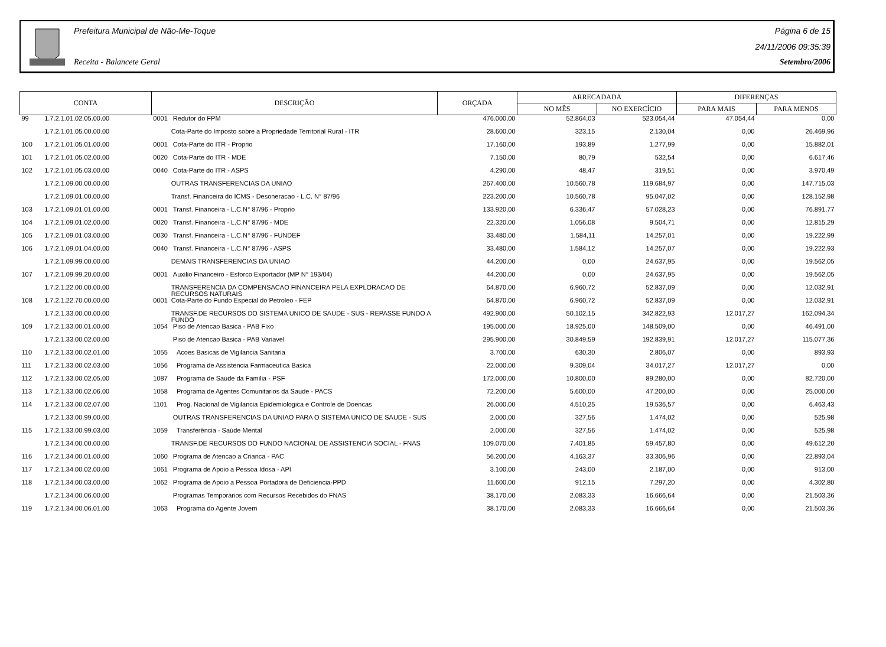Prefeitura Municipal de Não-Me-Toque
Receita - Balancete Geral
Página 6 de 15
24/11/2006 09:35:39
Setembro/2006
| CONTA | | DESCRIÇÃO | | ORÇADA | ARRECADADA | | DIFERENÇAS | |
| --- | --- | --- | --- | --- | --- | --- | --- | --- |
| | | | | | NO MÊS | NO EXERCÍCIO | PARA MAIS | PARA MENOS |
| 99 | 1.7.2.1.01.02.05.00.00 | 0001 | Redutor do FPM | 476.000,00 | 52.864,03 | 523.054,44 | 47.054,44 | 0,00 |
| | 1.7.2.1.01.05.00.00.00 | | Cota-Parte do Imposto sobre a Propriedade Territorial Rural - ITR | 28.600,00 | 323,15 | 2.130,04 | 0,00 | 26.469,96 |
| 100 | 1.7.2.1.01.05.01.00.00 | 0001 | Cota-Parte do ITR - Proprio | 17.160,00 | 193,89 | 1.277,99 | 0,00 | 15.882,01 |
| 101 | 1.7.2.1.01.05.02.00.00 | 0020 | Cota-Parte do ITR - MDE | 7.150,00 | 80,79 | 532,54 | 0,00 | 6.617,46 |
| 102 | 1.7.2.1.01.05.03.00.00 | 0040 | Cota-Parte do ITR - ASPS | 4.290,00 | 48,47 | 319,51 | 0,00 | 3.970,49 |
| | 1.7.2.1.09.00.00.00.00 | | OUTRAS TRANSFERENCIAS DA UNIAO | 267.400,00 | 10.560,78 | 119.684,97 | 0,00 | 147.715,03 |
| | 1.7.2.1.09.01.00.00.00 | | Transf. Financeira do ICMS - Desoneracao - L.C. N° 87/96 | 223.200,00 | 10.560,78 | 95.047,02 | 0,00 | 128.152,98 |
| 103 | 1.7.2.1.09.01.01.00.00 | 0001 | Transf. Financeira - L.C.N° 87/96 - Proprio | 133.920,00 | 6.336,47 | 57.028,23 | 0,00 | 76.891,77 |
| 104 | 1.7.2.1.09.01.02.00.00 | 0020 | Transf. Financeira - L.C.N° 87/96 - MDE | 22.320,00 | 1.056,08 | 9.504,71 | 0,00 | 12.815,29 |
| 105 | 1.7.2.1.09.01.03.00.00 | 0030 | Transf. Financeira - L.C.N° 87/96 - FUNDEF | 33.480,00 | 1.584,11 | 14.257,01 | 0,00 | 19.222,99 |
| 106 | 1.7.2.1.09.01.04.00.00 | 0040 | Transf. Financeira - L.C.N° 87/96 - ASPS | 33.480,00 | 1.584,12 | 14.257,07 | 0,00 | 19.222,93 |
| | 1.7.2.1.09.99.00.00.00 | | DEMAIS TRANSFERENCIAS DA UNIAO | 44.200,00 | 0,00 | 24.637,95 | 0,00 | 19.562,05 |
| 107 | 1.7.2.1.09.99.20.00.00 | 0001 | Auxilio Financeiro - Esforco Exportador (MP N° 193/04) | 44.200,00 | 0,00 | 24.637,95 | 0,00 | 19.562,05 |
| | 1.7.2.1.22.00.00.00.00 | | TRANSFERENCIA DA COMPENSACAO FINANCEIRA PELA EXPLORACAO DE RECURSOS NATURAIS | 64.870,00 | 6.960,72 | 52.837,09 | 0,00 | 12.032,91 |
| 108 | 1.7.2.1.22.70.00.00.00 | 0001 | Cota-Parte do Fundo Especial do Petroleo - FEP | 64.870,00 | 6.960,72 | 52.837,09 | 0,00 | 12.032,91 |
| | 1.7.2.1.33.00.00.00.00 | | TRANSF.DE RECURSOS DO SISTEMA UNICO DE SAUDE - SUS - REPASSE FUNDO A FUNDO | 492.900,00 | 50.102,15 | 342.822,93 | 12.017,27 | 162.094,34 |
| 109 | 1.7.2.1.33.00.01.00.00 | 1054 | Piso de Atencao Basica - PAB Fixo | 195.000,00 | 18.925,00 | 148.509,00 | 0,00 | 46.491,00 |
| | 1.7.2.1.33.00.02.00.00 | | Piso de Atencao Basica - PAB Variavel | 295.900,00 | 30.849,59 | 192.839,91 | 12.017,27 | 115.077,36 |
| 110 | 1.7.2.1.33.00.02.01.00 | 1055 | Acoes Basicas de Vigilancia Sanitaria | 3.700,00 | 630,30 | 2.806,07 | 0,00 | 893,93 |
| 111 | 1.7.2.1.33.00.02.03.00 | 1056 | Programa de Assistencia Farmaceutica Basica | 22.000,00 | 9.309,04 | 34.017,27 | 12.017,27 | 0,00 |
| 112 | 1.7.2.1.33.00.02.05.00 | 1087 | Programa de Saude da Familia - PSF | 172.000,00 | 10.800,00 | 89.280,00 | 0,00 | 82.720,00 |
| 113 | 1.7.2.1.33.00.02.06.00 | 1058 | Programa de Agentes Comunitarios da Saude - PACS | 72.200,00 | 5.600,00 | 47.200,00 | 0,00 | 25.000,00 |
| 114 | 1.7.2.1.33.00.02.07.00 | 1101 | Prog. Nacional de Vigilancia Epidemiologica e Controle de Doencas | 26.000,00 | 4.510,25 | 19.536,57 | 0,00 | 6.463,43 |
| | 1.7.2.1.33.00.99.00.00 | | OUTRAS TRANSFERENCIAS DA UNIAO PARA O SISTEMA UNICO DE SAUDE - SUS | 2.000,00 | 327,56 | 1.474,02 | 0,00 | 525,98 |
| 115 | 1.7.2.1.33.00.99.03.00 | 1059 | Transferência - Saúde Mental | 2.000,00 | 327,56 | 1.474,02 | 0,00 | 525,98 |
| | 1.7.2.1.34.00.00.00.00 | | TRANSF.DE RECURSOS DO FUNDO NACIONAL DE ASSISTENCIA SOCIAL - FNAS | 109.070,00 | 7.401,85 | 59.457,80 | 0,00 | 49.612,20 |
| 116 | 1.7.2.1.34.00.01.00.00 | 1060 | Programa de Atencao a Crianca - PAC | 56.200,00 | 4.163,37 | 33.306,96 | 0,00 | 22.893,04 |
| 117 | 1.7.2.1.34.00.02.00.00 | 1061 | Programa de Apoio a Pessoa Idosa - API | 3.100,00 | 243,00 | 2.187,00 | 0,00 | 913,00 |
| 118 | 1.7.2.1.34.00.03.00.00 | 1062 | Programa de Apoio a Pessoa Portadora de Deficiencia-PPD | 11.600,00 | 912,15 | 7.297,20 | 0,00 | 4.302,80 |
| | 1.7.2.1.34.00.06.00.00 | | Programas Temporários com Recursos Recebidos do FNAS | 38.170,00 | 2.083,33 | 16.666,64 | 0,00 | 21.503,36 |
| 119 | 1.7.2.1.34.00.06.01.00 | 1063 | Programa do Agente Jovem | 38.170,00 | 2.083,33 | 16.666,64 | 0,00 | 21.503,36 |